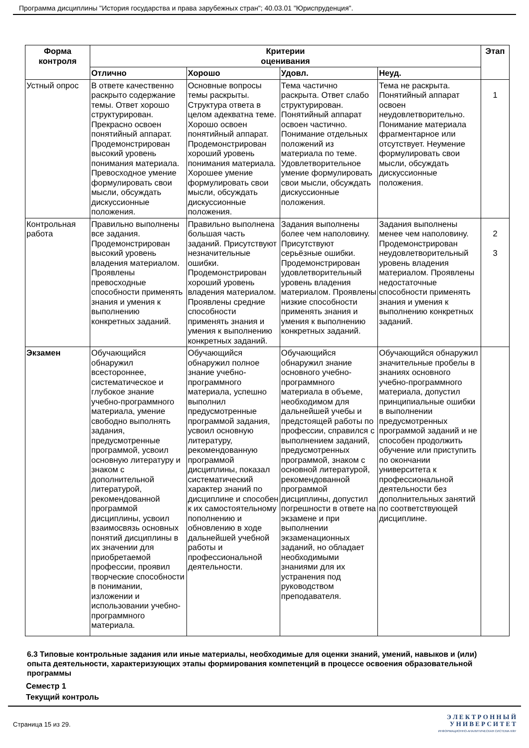Программа дисциплины "История государства и права зарубежных стран"; 40.03.01 "Юриспруденция".
| Форма контроля | Критерии оценивания | | | | Этап |
| --- | --- | --- | --- | --- | --- |
| | Отлично | Хорошо | Удовл. | Неуд. | |
| Устный опрос | В ответе качественно раскрыто содержание темы. Ответ хорошо структурирован. Прекрасно освоен понятийный аппарат. Продемонстрирован высокий уровень понимания материала. Превосходное умение формулировать свои мысли, обсуждать дискуссионные положения. | Основные вопросы темы раскрыты. Структура ответа в целом адекватна теме. Хорошо освоен понятийный аппарат. Продемонстрирован хороший уровень понимания материала. Хорошее умение формулировать свои мысли, обсуждать дискуссионные положения. | Тема частично раскрыта. Ответ слабо структурирован. Понятийный аппарат освоен частично. Понимание отдельных положений из материала по теме. Удовлетворительное умение формулировать свои мысли, обсуждать дискуссионные положения. | Тема не раскрыта. Понятийный аппарат освоен неудовлетворительно. Понимание материала фрагментарное или отсутствует. Неумение формулировать свои мысли, обсуждать дискуссионные положения. | 1 |
| Контрольная работа | Правильно выполнены все задания. Продемонстрирован высокий уровень владения материалом. Проявлены превосходные способности применять знания и умения к выполнению конкретных заданий. | Правильно выполнена большая часть заданий. Присутствуют незначительные ошибки. Продемонстрирован хороший уровень владения материалом. Проявлены средние способности применять знания и умения к выполнению конкретных заданий. | Задания выполнены более чем наполовину. Присутствуют серьёзные ошибки. Продемонстрирован удовлетворительный уровень владения материалом. Проявлены низкие способности применять знания и умения к выполнению конкретных заданий. | Задания выполнены менее чем наполовину. Продемонстрирован неудовлетворительный уровень владения материалом. Проявлены недостаточные способности применять знания и умения к выполнению конкретных заданий. | 2 3 |
| Экзамен | Обучающийся обнаружил всестороннее, систематическое и глубокое знание учебно-программного материала, умение свободно выполнять задания, предусмотренные программой, усвоил основную литературу и знаком с дополнительной литературой, рекомендованной программой дисциплины, усвоил взаимосвязь основных понятий дисциплины в их значении для приобретаемой профессии, проявил творческие способности в понимании, изложении и использовании учебно-программного материала. | Обучающийся обнаружил полное знание учебно-программного материала, успешно выполнил предусмотренные программой задания, усвоил основную литературу, рекомендованную программой дисциплины, показал систематический характер знаний по дисциплине и способен к их самостоятельному пополнению и обновлению в ходе дальнейшей учебной работы и профессиональной деятельности. | Обучающийся обнаружил знание основного учебно-программного материала в объеме, необходимом для дальнейшей учебы и предстоящей работы по профессии, справился с выполнением заданий, предусмотренных программой, знаком с основной литературой, рекомендованной программой дисциплины, допустил погрешности в ответе на экзамене и при выполнении экзаменационных заданий, но обладает необходимыми знаниями для их устранения под руководством преподавателя. | Обучающийся обнаружил значительные пробелы в знаниях основного учебно-программного материала, допустил принципиальные ошибки в выполнении предусмотренных программой заданий и не способен продолжить обучение или приступить по окончании университета к профессиональной деятельности без дополнительных занятий по соответствующей дисциплине. | |
6.3 Типовые контрольные задания или иные материалы, необходимые для оценки знаний, умений, навыков и (или) опыта деятельности, характеризующих этапы формирования компетенций в процессе освоения образовательной программы
Семестр 1
Текущий контроль
Страница 15 из 29.
Э Л Е К Т Р О Н Н Ы Й
У Н И В Е Р С И Т Е Т
ИНФОРМАЦИОННО-АНАЛИТИЧЕСКАЯ СИСТЕМА КФУ